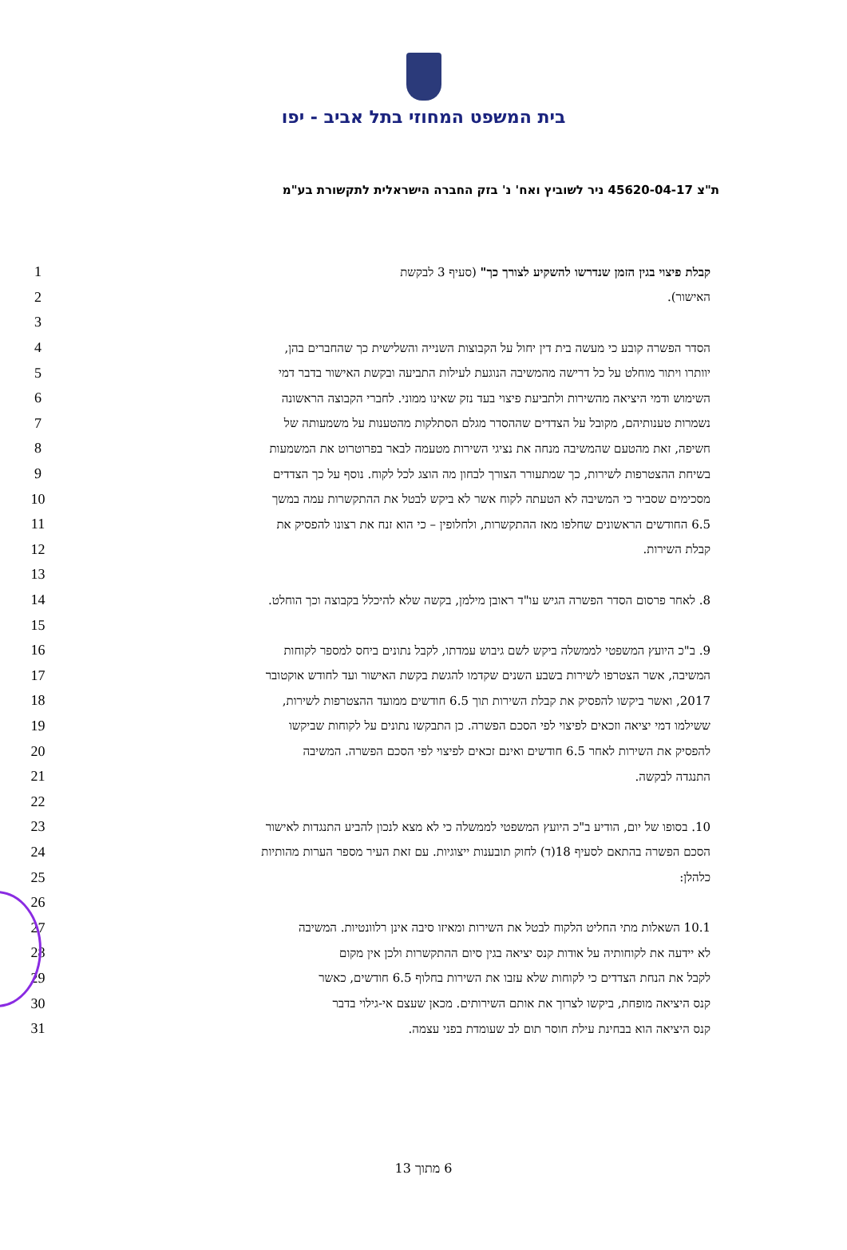בית המשפט המחוזי בתל אביב - יפו
ת"צ 45620-04-17 ניר לשוביץ ואח' נ' בזק החברה הישראלית לתקשורת בע"מ
1 קבלת פיצוי בגין הזמן שנדרשו להשקיע לצורך כך" (סעיף 3 לבקשת
2 האישור).
3
4 הסדר הפשרה קובע כי מעשה בית דין יחול על הקבוצות השנייה והשלישית כך שהחברים בהן,
5 יוותרו ויתור מוחלט על כל דרישה מהמשיבה הנוגעת לעילות התביעה ובקשת האישור בדבר דמי
6 השימוש ודמי היציאה מהשירות ולתביעת פיצוי בעד נזק שאינו ממוני. לחברי הקבוצה הראשונה
7 נשמרות טענותיהם, מקובל על הצדדים שההסדר מגלם הסתלקות מהטענות על משמעותה של
8 חשיפה, זאת מהטעם שהמשיבה מנחה את נציגי השירות מטעמה לבאר בפרוטרוט את המשמעות
9 בשיחת ההצטרפות לשירות, כך שמתעורר הצורך לבחון מה הוצג לכל לקוח. נוסף על כך הצדדים
10 מסכימים שסביר כי המשיבה לא הטעתה לקוח אשר לא ביקש לבטל את ההתקשרות עמה במשך
11 6.5 החודשים הראשונים שחלפו מאז ההתקשרות, ולחלופין – כי הוא זנח את רצונו להפסיק את
12 קבלת השירות.
13
14 8. לאחר פרסום הסדר הפשרה הגיש עו"ד ראובן מילמן, בקשה שלא להיכלל בקבוצה וכך הוחלט.
15
16 9. ב"כ היועץ המשפטי לממשלה ביקש לשם גיבוש עמדתו, לקבל נתונים ביחס למספר לקוחות
17 המשיבה, אשר הצטרפו לשירות בשבע השנים שקדמו להגשת בקשת האישור ועד לחודש אוקטובר
18 2017, ואשר ביקשו להפסיק את קבלת השירות תוך 6.5 חודשים ממועד ההצטרפות לשירות,
19 ששילמו דמי יציאה וזכאים לפיצוי לפי הסכם הפשרה. כן התבקשו נתונים על לקוחות שביקשו
20 להפסיק את השירות לאחר 6.5 חודשים ואינם זכאים לפיצוי לפי הסכם הפשרה. המשיבה
21 התנגדה לבקשה.
22
23 10. בסופו של יום, הודיע ב"כ היועץ המשפטי לממשלה כי לא מצא לנכון להביע התנגדות לאישור
24 הסכם הפשרה בהתאם לסעיף 18(ד) לחוק תובענות ייצוגיות. עם זאת העיר מספר הערות מהותיות
25 כלהלן:
26
27 10.1 השאלות מתי החליט הלקוח לבטל את השירות ומאיזו סיבה אינן רלוונטיות. המשיבה
28 לא יידעה את לקוחותיה על אודות קנס יציאה בגין סיום ההתקשרות ולכן אין מקום
29 לקבל את הנחת הצדדים כי לקוחות שלא עזבו את השירות בחלוף 6.5 חודשים, כאשר
30 קנס היציאה מופחת, ביקשו לצרוך את אותם השירותים. מכאן שעצם אי-גילוי בדבר
31 קנס היציאה הוא בבחינת עילת חוסר תום לב שעומדת בפני עצמה.
6 מתוך 13